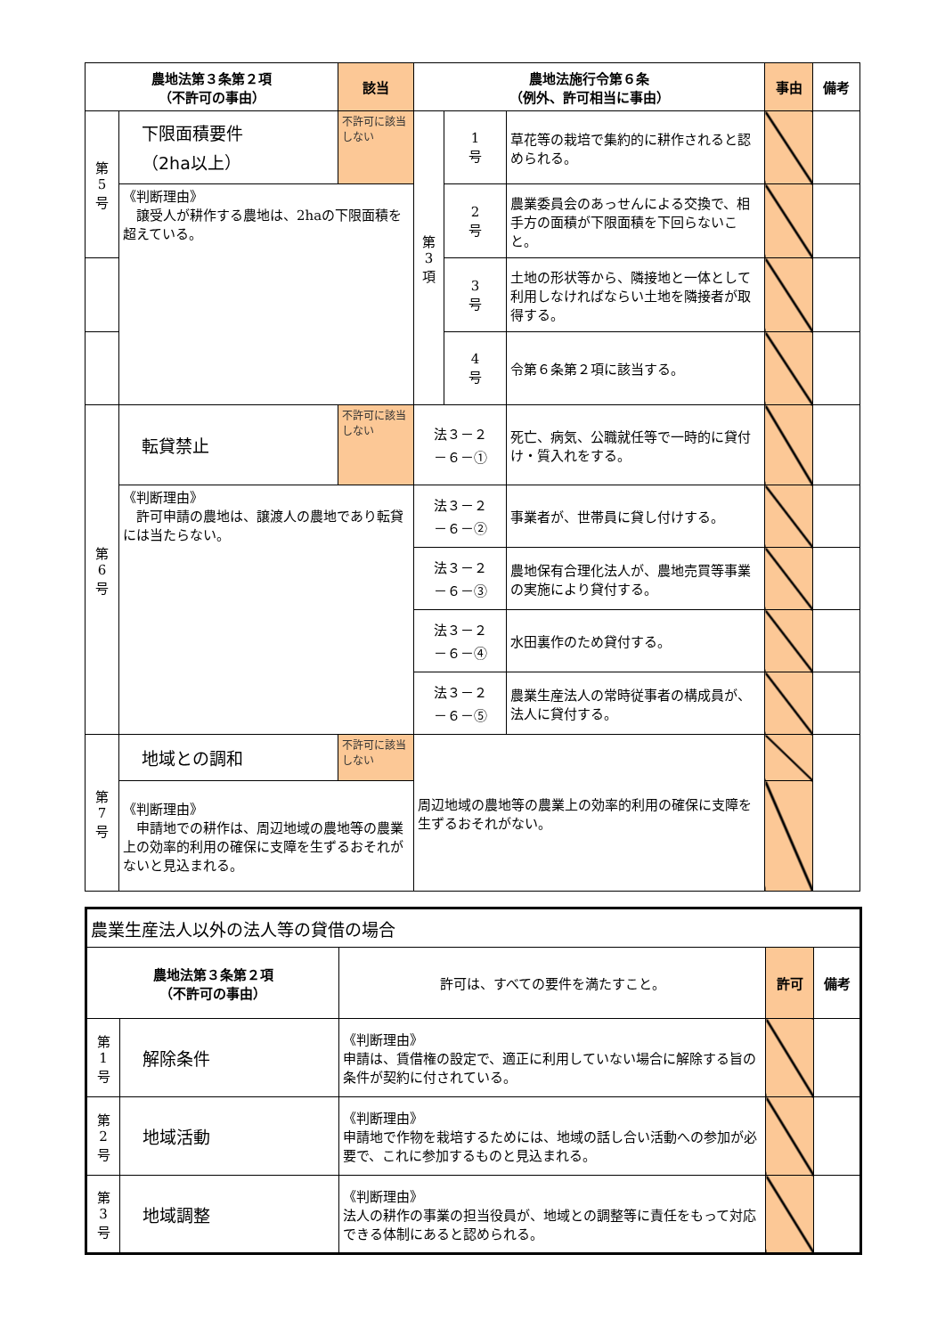| 農地法第３条第２項 （不許可の事由） | | 該当 | 農地法施行令第６条 （例外、許可相当に事由） | | | 事由 | 備考 |
| --- | --- | --- | --- | --- | --- | --- | --- |
| 第 5 号 | 下限面積要件 （2ha以上） | 不許可に該当しない | 第 3 項 | 1 号 | 草花等の栽培で集約的に耕作されると認められる。 | | |
| | 《判断理由》 譲受人が耕作する農地は、2haの下限面積を超えている。 | | | 2 号 | 農業委員会のあっせんによる交換で、相手方の面積が下限面積を下回らないこと。 | | |
| | | | | 3 号 | 土地の形状等から、隣接地と一体として利用しなければならい土地を隣接者が取得する。 | | |
| | | | | 4 号 | 令第６条第２項に該当する。 | | |
| 第 6 号 | 転貸禁止 | 不許可に該当しない | 法３－２ －６－① | | 死亡、病気、公職就任等で一時的に貸付け・質入れをする。 | | |
| | 《判断理由》 許可申請の農地は、譲渡人の農地であり転貸には当たらない。 | | 法３－２ －６－② | | 事業者が、世帯員に貸し付けする。 | | |
| | | | 法３－２ －６－③ | | 農地保有合理化法人が、農地売買等事業の実施により貸付する。 | | |
| | | | 法３－２ －６－④ | | 水田裏作のため貸付する。 | | |
| | | | 法３－２ －６－⑤ | | 農業生産法人の常時従事者の構成員が、法人に貸付する。 | | |
| 第 7 号 | 地域との調和 | 不許可に該当しない | 周辺地域の農地等の農業上の効率的利用の確保に支障を生ずるおそれがない。 | | | | |
| | 《判断理由》 申請地での耕作は、周辺地域の農地等の農業上の効率的利用の確保に支障を生ずるおそれがないと見込まれる。 | | | | | | |
| 農業生産法人以外の法人等の貸借の場合 | | | | |
| 農地法第３条第２項 （不許可の事由） | | 許可は、すべての要件を満たすこと。 | 許可 | 備考 |
| 第 1 号 | 解除条件 | 《判断理由》 申請は、賃借権の設定で、適正に利用していない場合に解除する旨の条件が契約に付されている。 | | |
| 第 2 号 | 地域活動 | 《判断理由》 申請地で作物を栽培するためには、地域の話し合い活動への参加が必要で、これに参加するものと見込まれる。 | | |
| 第 3 号 | 地域調整 | 《判断理由》 法人の耕作の事業の担当役員が、地域との調整等に責任をもって対応できる体制にあると認められる。 | | |